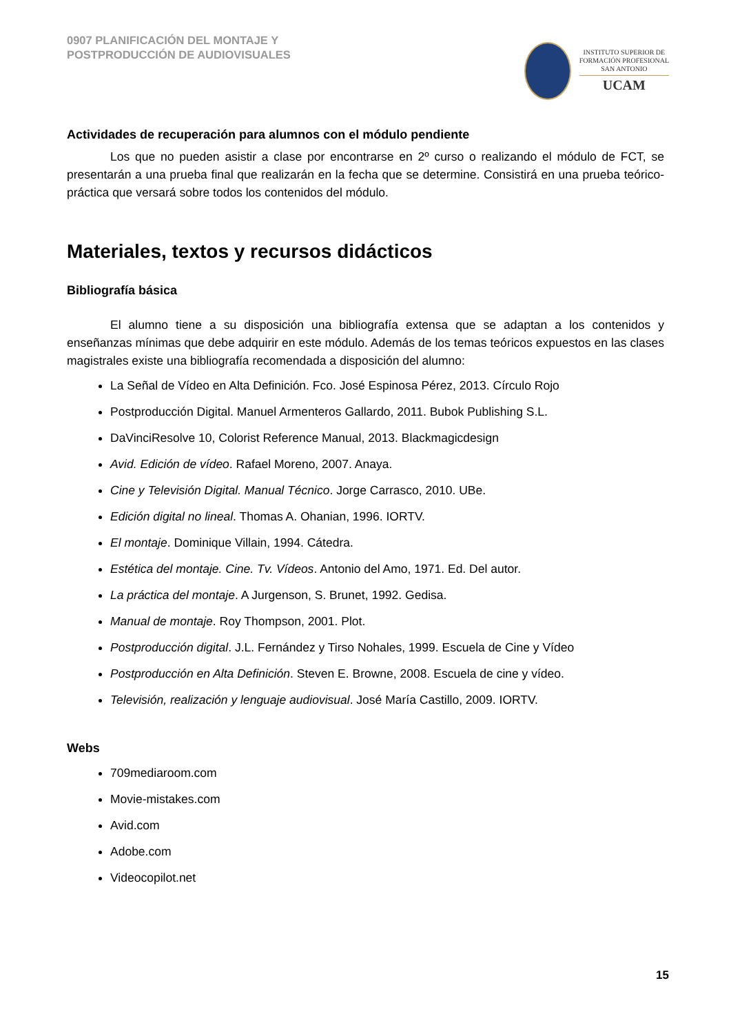0907 PLANIFICACIÓN DEL MONTAJE Y
POSTPRODUCCIÓN DE AUDIOVISUALES
INSTITUTO SUPERIOR DE
FORMACIÓN PROFESIONAL
SAN ANTONIO
UCAM
Actividades de recuperación para alumnos con el módulo pendiente
Los que no pueden asistir a clase por encontrarse en 2º curso o realizando el módulo de FCT, se presentarán a una prueba final que realizarán en la fecha que se determine. Consistirá en una prueba teórico-práctica que versará sobre todos los contenidos del módulo.
Materiales, textos y recursos didácticos
Bibliografía básica
El alumno tiene a su disposición una bibliografía extensa que se adaptan a los contenidos y enseñanzas mínimas que debe adquirir en este módulo. Además de los temas teóricos expuestos en las clases magistrales existe una bibliografía recomendada a disposición del alumno:
La Señal de Vídeo en Alta Definición. Fco. José Espinosa Pérez, 2013. Círculo Rojo
Postproducción Digital. Manuel Armenteros Gallardo, 2011. Bubok Publishing S.L.
DaVinciResolve 10, Colorist Reference Manual, 2013. Blackmagicdesign
Avid. Edición de vídeo. Rafael Moreno, 2007. Anaya.
Cine y Televisión Digital. Manual Técnico. Jorge Carrasco, 2010. UBe.
Edición digital no lineal. Thomas A. Ohanian, 1996. IORTV.
El montaje. Dominique Villain, 1994. Cátedra.
Estética del montaje. Cine. Tv. Vídeos. Antonio del Amo, 1971. Ed. Del autor.
La práctica del montaje. A Jurgenson, S. Brunet, 1992. Gedisa.
Manual de montaje. Roy Thompson, 2001. Plot.
Postproducción digital. J.L. Fernández y Tirso Nohales, 1999. Escuela de Cine y Vídeo
Postproducción en Alta Definición. Steven E. Browne, 2008. Escuela de cine y vídeo.
Televisión, realización y lenguaje audiovisual. José María Castillo, 2009. IORTV.
Webs
709mediaroom.com
Movie-mistakes.com
Avid.com
Adobe.com
Videocopilot.net
15